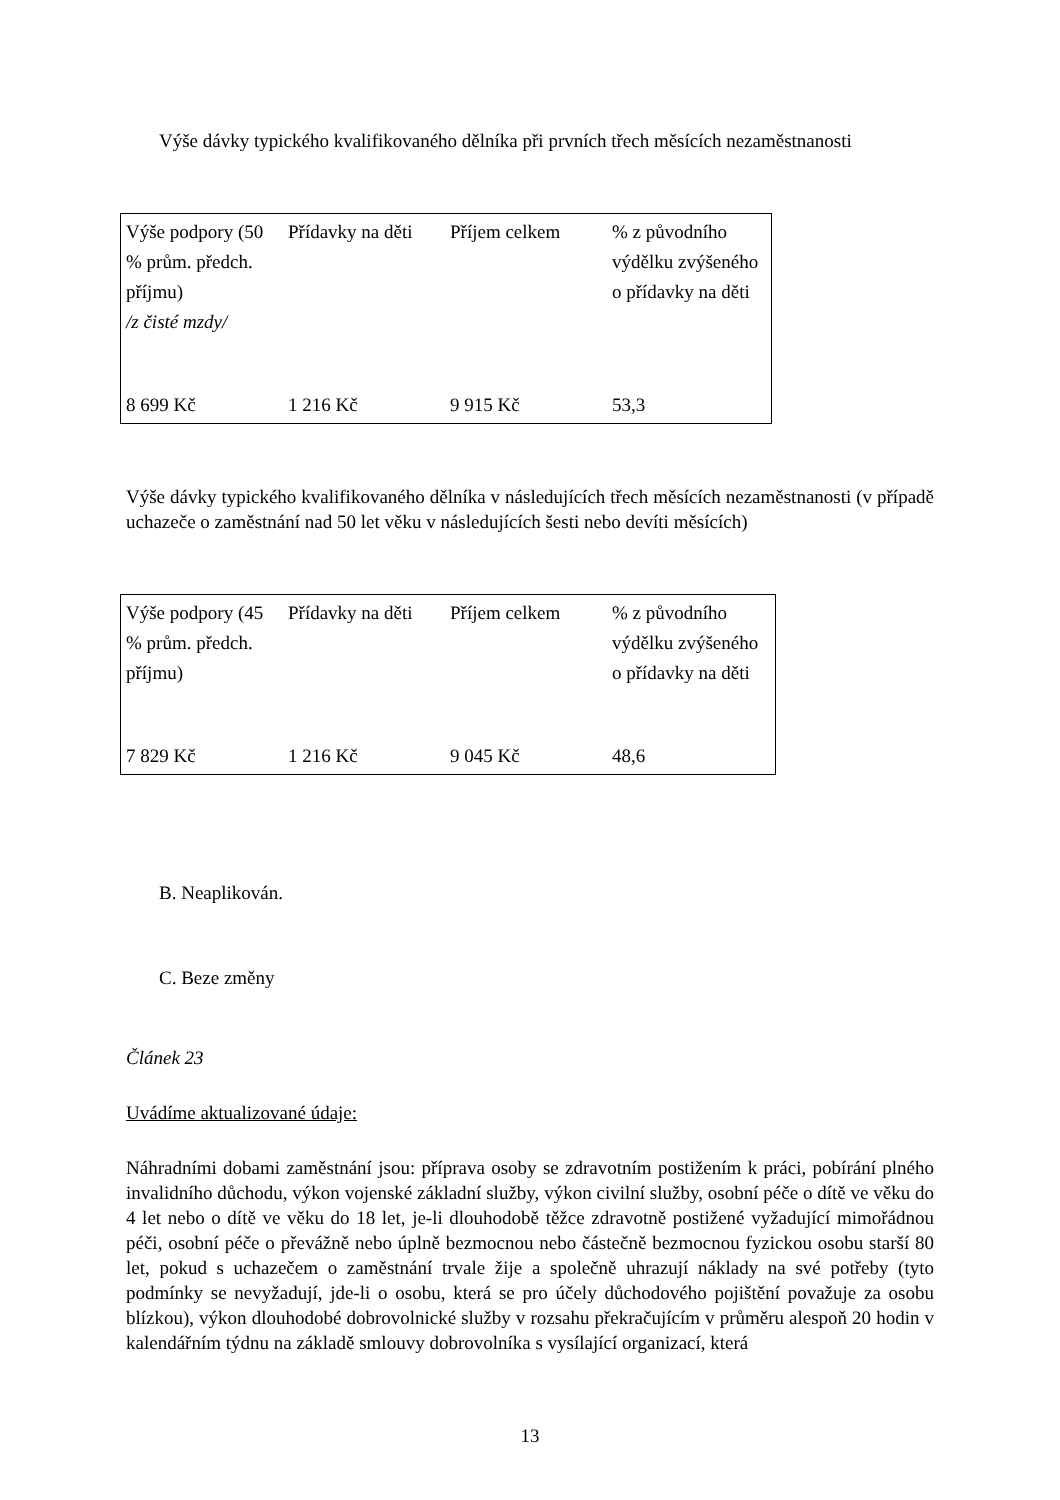Výše dávky typického kvalifikovaného dělníka při prvních třech měsících nezaměstnanosti
| Výše podpory (50 % prům. předch. příjmu) /z čisté mzdy/ | Přídavky na děti | Příjem celkem | % z původního výdělku zvýšeného o přídavky na děti |
| 8 699 Kč | 1 216 Kč | 9 915 Kč | 53,3 |
Výše dávky typického kvalifikovaného dělníka v následujících třech měsících nezaměstnanosti (v případě uchazeče o zaměstnání nad 50 let věku v následujících šesti nebo devíti měsících)
| Výše podpory (45 % prům. předch. příjmu) | Přídavky na děti | Příjem celkem | % z původního výdělku zvýšeného o přídavky na děti |
| 7 829 Kč | 1 216 Kč | 9 045 Kč | 48,6 |
B. Neaplikován.
C. Beze změny
Článek 23
Uvádíme aktualizované údaje:
Náhradními dobami zaměstnání jsou: příprava osoby se zdravotním postižením k práci, pobírání plného invalidního důchodu, výkon vojenské základní služby, výkon civilní služby, osobní péče o dítě ve věku do 4 let nebo o dítě ve věku do 18 let, je-li dlouhodobě těžce zdravotně postižené vyžadující mimořádnou péči, osobní péče o převážně nebo úplně bezmocnou nebo částečně bezmocnou fyzickou osobu starší 80 let, pokud s uchazečem o zaměstnání trvale žije a společně uhrazují náklady na své potřeby (tyto podmínky se nevyžadují, jde-li o osobu, která se pro účely důchodového pojištění považuje za osobu blízkou), výkon dlouhodobé dobrovolnické služby v rozsahu překračujícím v průměru alespoň 20 hodin v kalendářním týdnu na základě smlouvy dobrovolníka s vysílající organizací, která
13